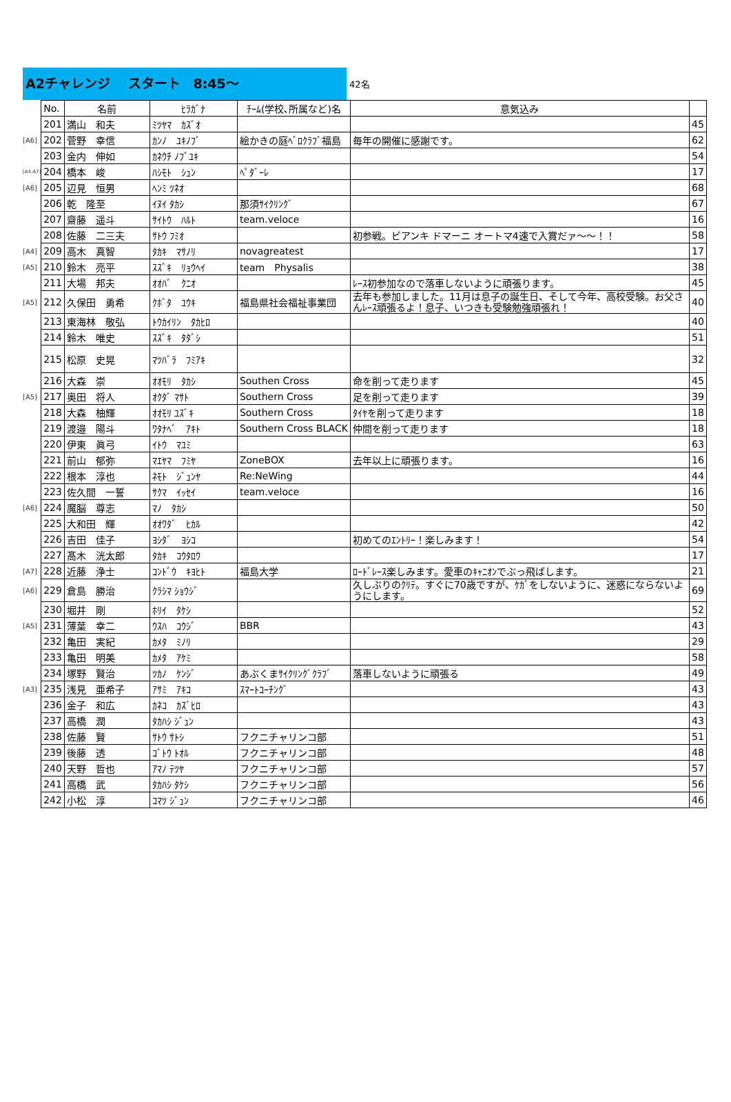A2チャレンジ　 スタート　8:45～
42名
| | No. | 名前 | ﾋﾗｶﾞﾅ | ﾁｰﾑ(学校､所属など)名 | 意気込み | |
| | 201 | 満山 和夫 | ﾐﾂﾔﾏ ｶｽﾞｵ | | | 45 |
| [A6] | 202 | 菅野 幸信 | ｶﾝﾉ ﾕｷﾉﾌﾞ | 絵かきの庭ﾍﾞﾛｸﾗﾌﾞ福島 | 毎年の開催に感謝です。 | 62 |
| | 203 | 金内 伸如 | ｶﾈｳﾁ ﾉﾌﾞﾕｷ | | | 54 |
| [A4,A7] | 204 | 橋本 峻 | ﾊｼﾓﾄ ｼｭﾝ | ﾍﾟﾀﾞｰﾚ | | 17 |
| [A6] | 205 | 辺見 恒男 | ﾍﾝﾐ ﾂﾈｵ | | | 68 |
| | 206 | 乾 隆至 | ｲﾇｲ ﾀｶｼ | 那須ｻｲｸﾘﾝｸﾞ | | 67 |
| | 207 | 齋藤 遥斗 | ｻｲﾄｳ ﾊﾙﾄ | team.veloce | | 16 |
| | 208 | 佐藤 二三夫 | ｻﾄｳ ﾌﾐｵ | | 初参戦。ビアンキ ドマーニ オートマ4速で入賞だァ～～！！ | 58 |
| [A4] | 209 | 高木 真智 | ﾀｶｷ ﾏｻﾉﾘ | novagreatest | | 17 |
| [A5] | 210 | 鈴木 亮平 | ｽｽﾞｷ ﾘｮｳﾍｲ | team Physalis | | 38 |
| | 211 | 大場 邦夫 | ｵｵﾊﾞ ｸﾆｵ | | ﾚｰｽ初参加なので落車しないように頑張ります。 | 45 |
| [A5] | 212 | 久保田 勇希 | ｸﾎﾞﾀ ﾕｳｷ | 福島県社会福祉事業団 | 去年も参加しました。11月は息子の誕生日、そして今年、高校受験。お父さんﾚｰｽ頑張るよ！息子、いつきも受験勉強頑張れ！ | 40 |
| | 213 | 東海林 敬弘 | ﾄｳｶｲﾘﾝ ﾀｶﾋﾛ | | | 40 |
| | 214 | 鈴木 唯史 | ｽｽﾞｷ ﾀﾀﾞｼ | | | 51 |
| | 215 | 松原 史晃 | ﾏﾂﾊﾞﾗ ﾌﾐｱｷ | | | 32 |
| | 216 | 大森 崇 | ｵｵﾓﾘ ﾀｶｼ | Southen Cross | 命を削って走ります | 45 |
| [A5] | 217 | 奥田 将人 | ｵｸﾀﾞ ﾏｻﾄ | Southern Cross | 足を削って走ります | 39 |
| | 218 | 大森 柚輝 | ｵｵﾓﾘ ﾕｽﾞｷ | Southern Cross | ﾀｲﾔを削って走ります | 18 |
| | 219 | 渡邉 陽斗 | ﾜﾀﾅﾍﾞ ｱｷﾄ | Southern Cross BLACK | 仲間を削って走ります | 18 |
| | 220 | 伊東 眞弓 | ｲﾄｳ ﾏﾕﾐ | | | 63 |
| | 221 | 前山 郁弥 | ﾏｴﾔﾏ ﾌﾐﾔ | ZoneBOX | 去年以上に頑張ります。 | 16 |
| | 222 | 根本 淳也 | ﾈﾓﾄ ｼﾞｭﾝﾔ | Re:NeWing | | 44 |
| | 223 | 佐久間 一誓 | ｻｸﾏ ｲｯｾｲ | team.veloce | | 16 |
| [A6] | 224 | 魔脳 尊志 | ﾏﾉ ﾀｶｼ | | | 50 |
| | 225 | 大和田 輝 | ｵｵﾜﾀﾞ ﾋｶﾙ | | | 42 |
| | 226 | 吉田 佳子 | ﾖｼﾀﾞ ﾖｼｺ | | 初めてのｴﾝﾄﾘｰ！楽しみます！ | 54 |
| | 227 | 髙木 洸太郎 | ﾀｶｷ ｺｳﾀﾛｳ | | | 17 |
| [A7] | 228 | 近藤 浄士 | ｺﾝﾄﾞｳ ｷﾖﾋﾄ | 福島大学 | ﾛｰﾄﾞﾚｰｽ楽しみます。愛車のｷｬﾆｵﾝでぶっ飛ばします。 | 21 |
| [A6] | 229 | 倉島 勝治 | ｸﾗｼﾏ ｼｮｳｼﾞ | | 久しぶりのｸﾘﾃ。すぐに70歳ですが、ｹｶﾞをしないように、迷惑にならないようにします。 | 69 |
| | 230 | 堀井 剛 | ﾎﾘｲ ﾀｹｼ | | | 52 |
| [A5] | 231 | 薄葉 幸二 | ｳｽﾊ ｺｳｼﾞ | BBR | | 43 |
| | 232 | 亀田 実紀 | ｶﾒﾀ ﾐﾉﾘ | | | 29 |
| | 233 | 亀田 明美 | ｶﾒﾀ ｱｹﾐ | | | 58 |
| | 234 | 塚野 賢治 | ﾂｶﾉ ｹﾝｼﾞ | あぶくまｻｲｸﾘﾝｸﾞｸﾗﾌﾞ | 落車しないように頑張る | 49 |
| [A3] | 235 | 浅見 亜希子 | ｱｻﾐ ｱｷｺ | ｽﾏｰﾄｺｰﾁﾝｸﾞ | | 43 |
| | 236 | 金子 和広 | ｶﾈｺ ｶｽﾞﾋﾛ | | | 43 |
| | 237 | 高橋 潤 | ﾀｶﾊｼ ｼﾞｭﾝ | | | 43 |
| | 238 | 佐藤 賢 | ｻﾄｳ ｻﾄｼ | フクニチャリンコ部 | | 51 |
| | 239 | 後藤 透 | ｺﾞﾄｳ ﾄｵﾙ | フクニチャリンコ部 | | 48 |
| | 240 | 天野 哲也 | ｱﾏﾉ ﾃﾂﾔ | フクニチャリンコ部 | | 57 |
| | 241 | 高橋 武 | ﾀｶﾊｼ ﾀｹｼ | フクニチャリンコ部 | | 56 |
| | 242 | 小松 淳 | ｺﾏﾂ ｼﾞｭﾝ | フクニチャリンコ部 | | 46 |